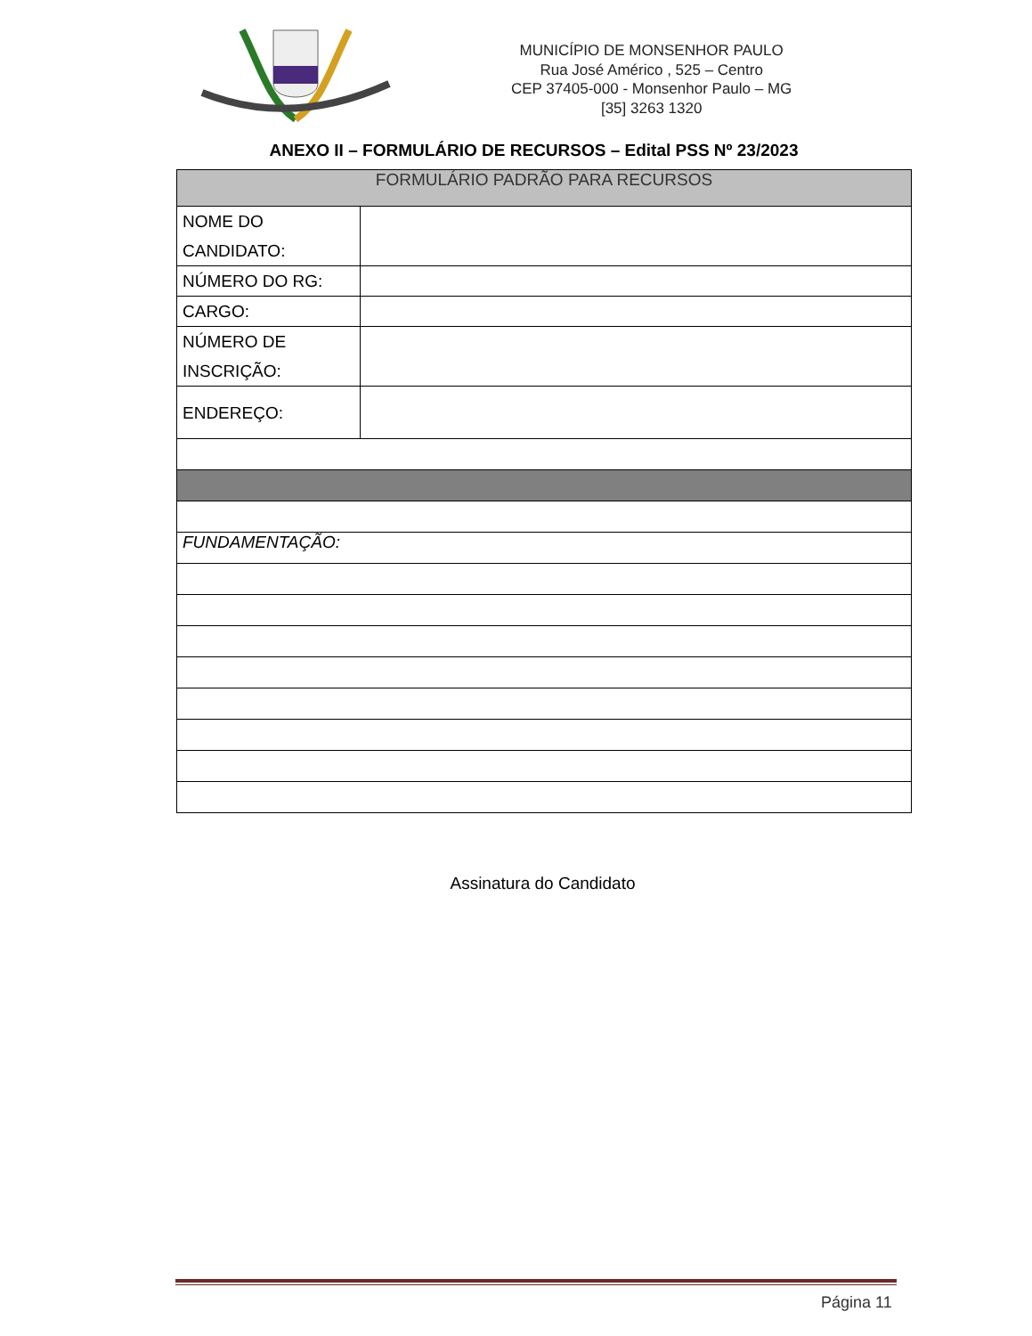MUNICÍPIO DE MONSENHOR PAULO
Rua José Américo , 525 – Centro
CEP 37405-000 - Monsenhor Paulo – MG
[35] 3263 1320
ANEXO II – FORMULÁRIO DE RECURSOS – Edital PSS Nº 23/2023
| FORMULÁRIO PADRÃO PARA RECURSOS | |
| --- | --- |
| NOME DO CANDIDATO: | |
| NÚMERO DO RG: | |
| CARGO: | |
| NÚMERO DE INSCRIÇÃO: | |
| ENDEREÇO: | |
| FUNDAMENTAÇÃO: | |
Assinatura do Candidato
Página 11